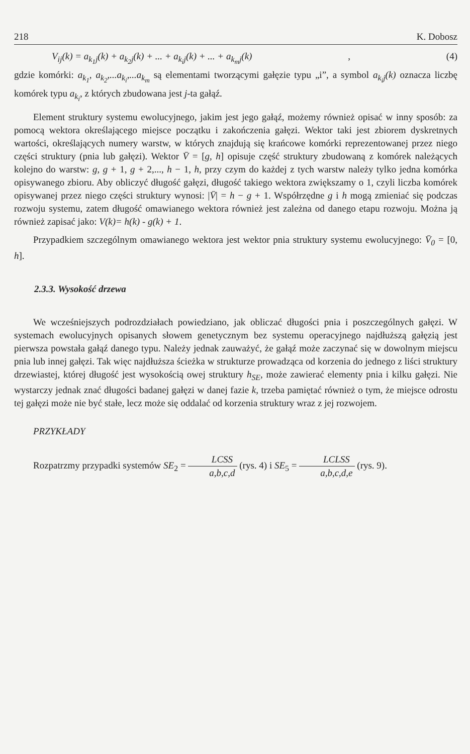218 K. Dobosz
V<sub>ij</sub>(k) = a<sub>k<sub>1</sub>j</sub>(k) + a<sub>k<sub>2</sub>j</sub>(k) + ... + a<sub>k<sub>i</sub>j</sub>(k) + ... + a<sub>k<sub>m</sub>j</sub>(k) , (4)
gdzie komórki: a<sub>k<sub>1</sub></sub>, a<sub>k<sub>2</sub></sub>,...a<sub>k<sub>i</sub></sub>,...a<sub>k<sub>m</sub></sub> są elementami tworzącymi gałęzie typu „i”, a symbol a<sub>k<sub>i</sub>j</sub>(k) oznacza liczbę komórek typu a<sub>k<sub>i</sub></sub>, z których zbudowana jest j-ta gałąź.
Element struktury systemu ewolucyjnego, jakim jest jego gałąź, możemy również opisać w inny sposób: za pomocą wektora określającego miejsce początku i zakończenia gałęzi. Wektor taki jest zbiorem dyskretnych wartości, określających numery warstw, w których znajdują się krańcowe komórki reprezentowanej przez niego części struktury (pnia lub gałęzi). Wektor V̄ = [g, h] opisuje część struktury zbudowaną z komórek należących kolejno do warstw: g, g + 1, g + 2,..., h − 1, h, przy czym do każdej z tych warstw należy tylko jedna komórka opisywanego zbioru. Aby obliczyć długość gałęzi, długość takiego wektora zwiększamy o 1, czyli liczba komórek opisywanej przez niego części struktury wynosi: |V̄| = h − g + 1. Współrzędne g i h mogą zmieniać się podczas rozwoju systemu, zatem długość omawianego wektora również jest zależna od danego etapu rozwoju. Można ją również zapisać jako: V(k)= h(k) - g(k) + 1.
Przypadkiem szczególnym omawianego wektora jest wektor pnia struktury systemu ewolucyjnego: V̄<sub>0</sub> = [0, h].
2.3.3. Wysokość drzewa
We wcześniejszych podrozdziałach powiedziano, jak obliczać długości pnia i poszczególnych gałęzi. W systemach ewolucyjnych opisanych słowem genetycznym bez systemu operacyjnego najdłuższą gałęzią jest pierwsza powstała gałąź danego typu. Należy jednak zauważyć, że gałąź może zaczynać się w dowolnym miejscu pnia lub innej gałęzi. Tak więc najdłuższa ścieżka w strukturze prowadząca od korzenia do jednego z liści struktury drzewiastej, której długość jest wysokością owej struktury h<sub>SE</sub>, może zawierać elementy pnia i kilku gałęzi. Nie wystarczy jednak znać długości badanej gałęzi w danej fazie k, trzeba pamiętać również o tym, że miejsce odrostu tej gałęzi może nie być stałe, lecz może się oddalać od korzenia struktury wraz z jej rozwojem.
PRZYKŁADY
Rozpatrzmy przypadki systemów SE<sub>2</sub> = LCSS a,b,c,d (rys. 4) i SE<sub>5</sub> = LCLSS a,b,c,d,e (rys. 9).